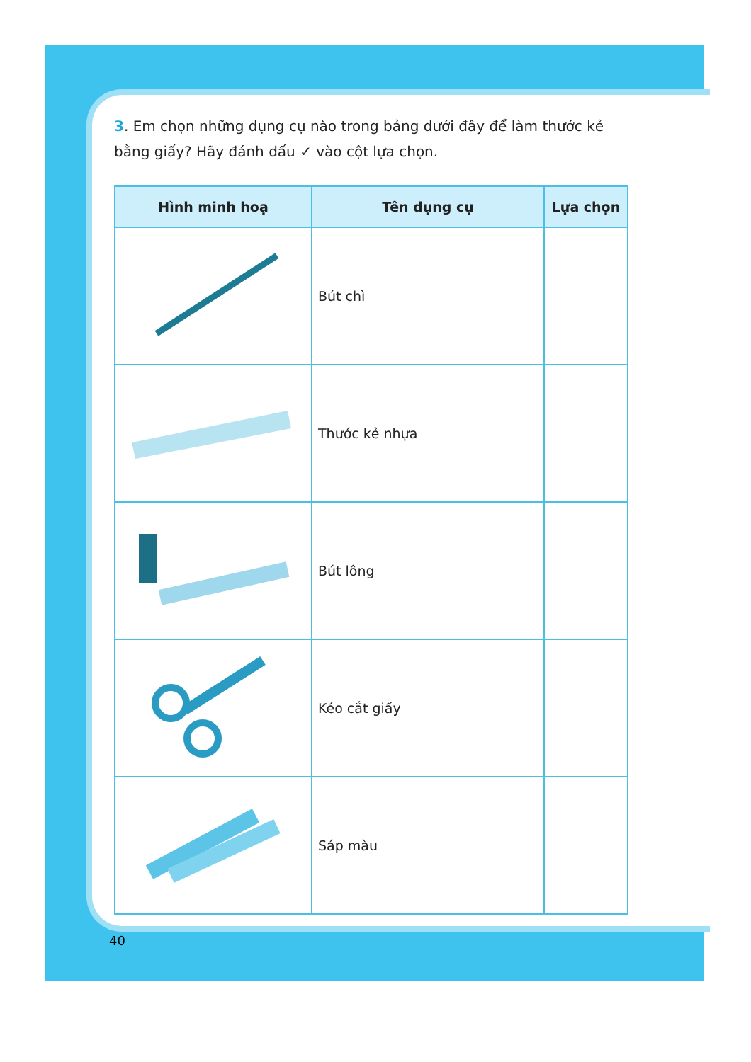3. Em chọn những dụng cụ nào trong bảng dưới đây để làm thước kẻ bằng giấy? Hãy đánh dấu ✓ vào cột lựa chọn.
| Hình minh hoạ | Tên dụng cụ | Lựa chọn |
| --- | --- | --- |
| | Bút chì | |
| | Thước kẻ nhựa | |
| | Bút lông | |
| | Kéo cắt giấy | |
| | Sáp màu | |
40